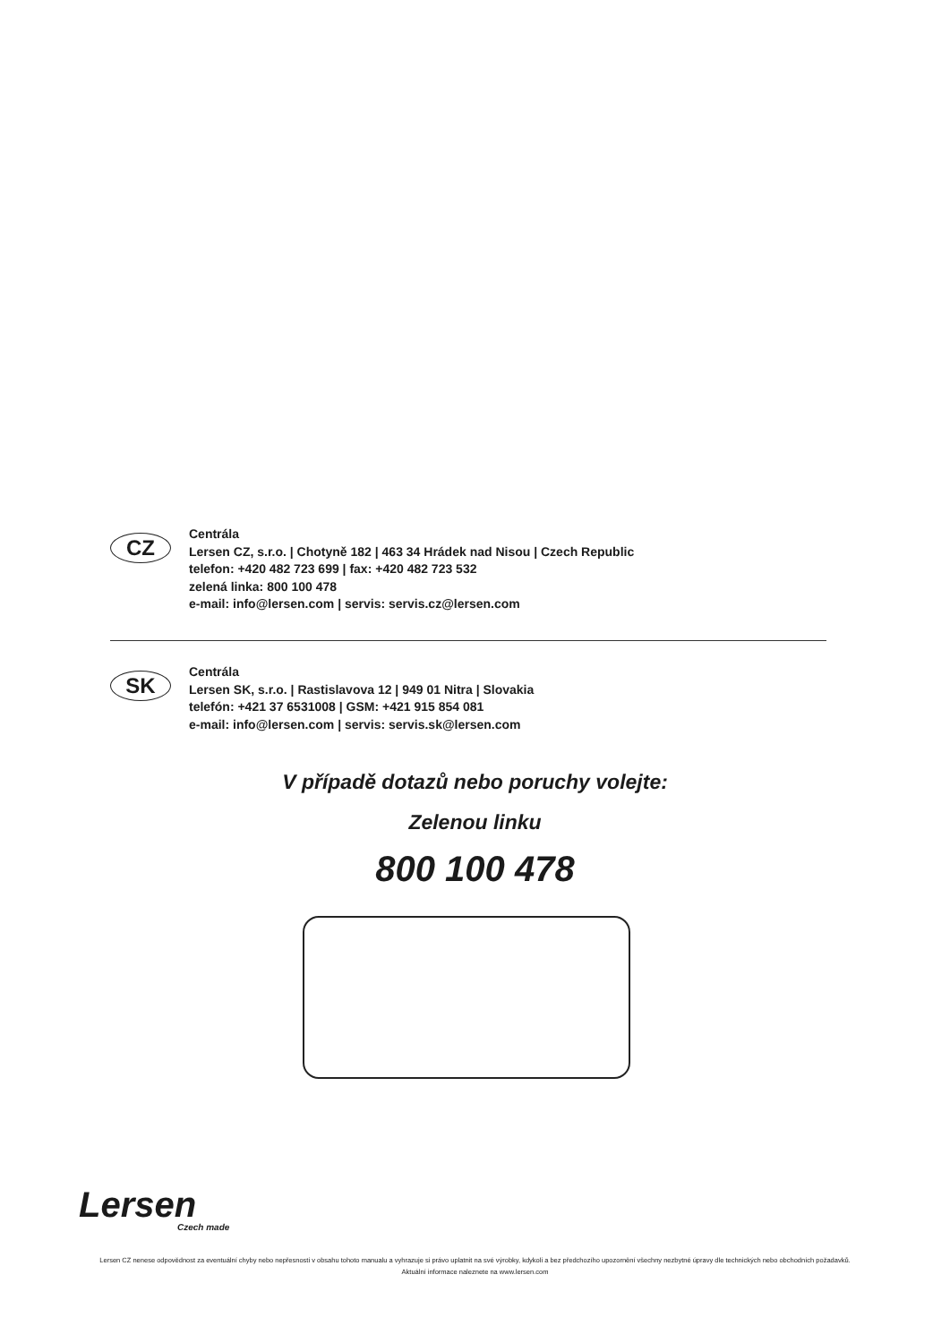CZ
Centrála
Lersen CZ, s.r.o. | Chotyně 182 | 463 34 Hrádek nad Nisou | Czech Republic
telefon: +420 482 723 699 | fax: +420 482 723 532
zelená linka: 800 100 478
e-mail: info@lersen.com | servis: servis.cz@lersen.com
SK
Centrála
Lersen SK, s.r.o. | Rastislavova 12 | 949 01 Nitra | Slovakia
telefón: +421 37 6531008 | GSM: +421 915 854 081
e-mail: info@lersen.com | servis: servis.sk@lersen.com
V případě dotazů nebo poruchy volejte:
Zelenou linku
800 100 478
Lersen
Czech made
Lersen CZ nenese odpovědnost za eventuální chyby nebo nepřesnosti v obsahu tohoto manualu a vyhrazuje si právo uplatnit na své výrobky, kdykoli a bez předchozího upozornění všechny nezbytné úpravy dle technických nebo obchodních požadavků.
Aktuální informace naleznete na www.lersen.com